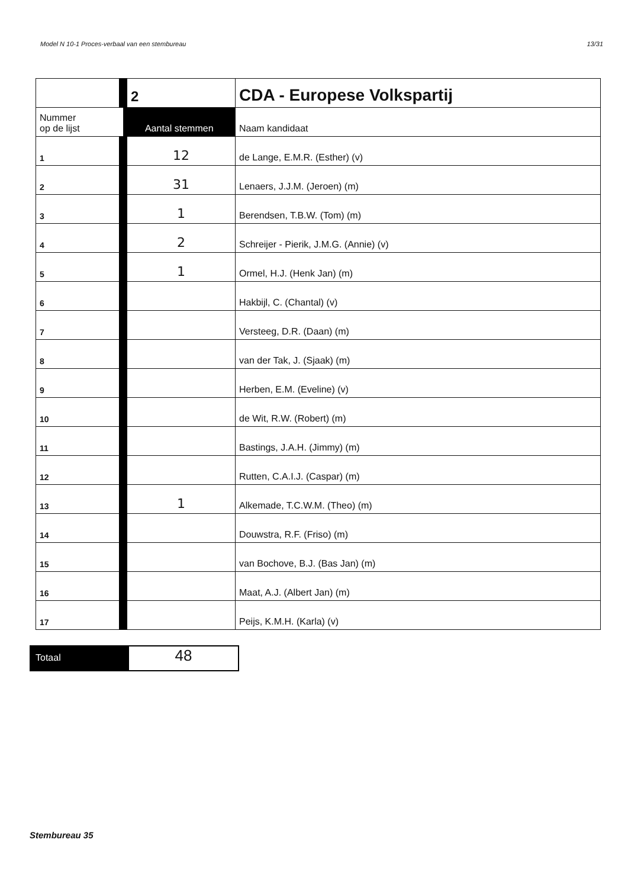Model N 10-1 Proces-verbaal van een stembureau 13/31
| | 2 | CDA - Europese Volkspartij |
| Nummer op de lijst | Aantal stemmen | Naam kandidaat |
| 1 | 12 | de Lange, E.M.R. (Esther) (v) |
| 2 | 31 | Lenaers, J.J.M. (Jeroen) (m) |
| 3 | 1 | Berendsen, T.B.W. (Tom) (m) |
| 4 | 2 | Schreijer - Pierik, J.M.G. (Annie) (v) |
| 5 | 1 | Ormel, H.J. (Henk Jan) (m) |
| 6 | | Hakbijl, C. (Chantal) (v) |
| 7 | | Versteeg, D.R. (Daan) (m) |
| 8 | | van der Tak, J. (Sjaak) (m) |
| 9 | | Herben, E.M. (Eveline) (v) |
| 10 | | de Wit, R.W. (Robert) (m) |
| 11 | | Bastings, J.A.H. (Jimmy) (m) |
| 12 | | Rutten, C.A.I.J. (Caspar) (m) |
| 13 | 1 | Alkemade, T.C.W.M. (Theo) (m) |
| 14 | | Douwstra, R.F. (Friso) (m) |
| 15 | | van Bochove, B.J. (Bas Jan) (m) |
| 16 | | Maat, A.J. (Albert Jan) (m) |
| 17 | | Peijs, K.M.H. (Karla) (v) |
Totaal
48
Stembureau 35